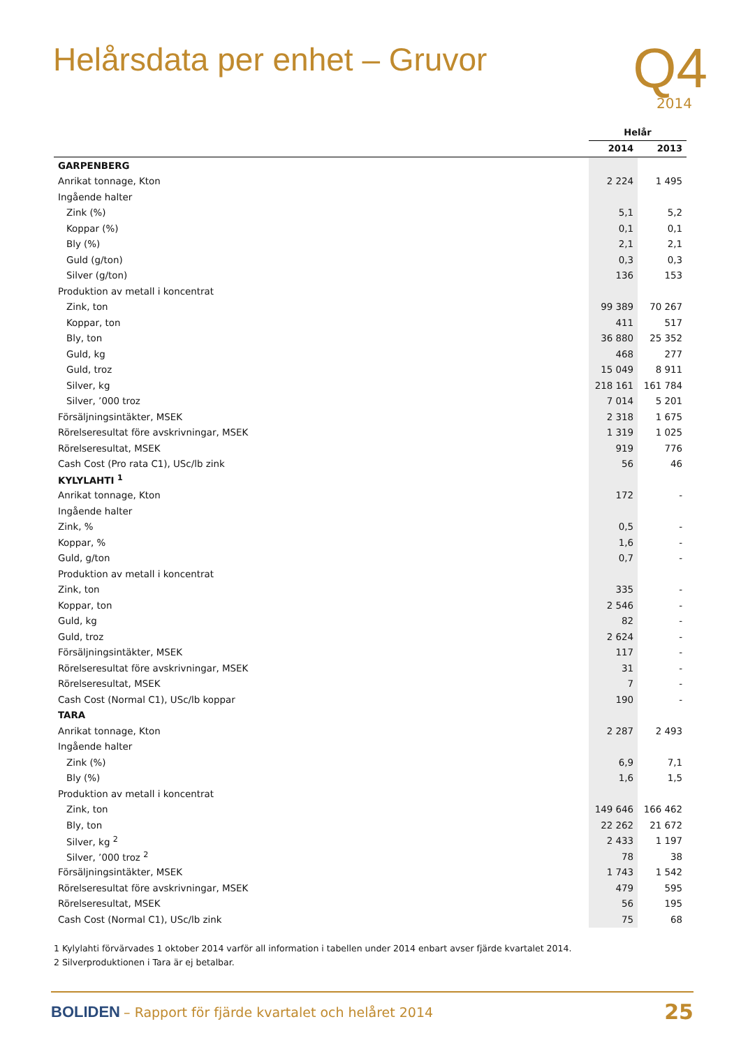Helårsdata per enhet – Gruvor
Q4
2014
| | Helår | |
| | 2014 | 2013 |
| GARPENBERG | | |
| Anrikat tonnage, Kton | 2 224 | 1 495 |
| Ingående halter | | |
| Zink (%) | 5,1 | 5,2 |
| Koppar (%) | 0,1 | 0,1 |
| Bly (%) | 2,1 | 2,1 |
| Guld (g/ton) | 0,3 | 0,3 |
| Silver (g/ton) | 136 | 153 |
| Produktion av metall i koncentrat | | |
| Zink, ton | 99 389 | 70 267 |
| Koppar, ton | 411 | 517 |
| Bly, ton | 36 880 | 25 352 |
| Guld, kg | 468 | 277 |
| Guld, troz | 15 049 | 8 911 |
| Silver, kg | 218 161 | 161 784 |
| Silver, ’000 troz | 7 014 | 5 201 |
| Försäljningsintäkter, MSEK | 2 318 | 1 675 |
| Rörelseresultat före avskrivningar, MSEK | 1 319 | 1 025 |
| Rörelseresultat, MSEK | 919 | 776 |
| Cash Cost (Pro rata C1), USc/lb zink | 56 | 46 |
| KYLYLAHTI <sup>1</sup> | | |
| Anrikat tonnage, Kton | 172 | - |
| Ingående halter | | |
| Zink, % | 0,5 | - |
| Koppar, % | 1,6 | - |
| Guld, g/ton | 0,7 | - |
| Produktion av metall i koncentrat | | |
| Zink, ton | 335 | - |
| Koppar, ton | 2 546 | - |
| Guld, kg | 82 | - |
| Guld, troz | 2 624 | - |
| Försäljningsintäkter, MSEK | 117 | - |
| Rörelseresultat före avskrivningar, MSEK | 31 | - |
| Rörelseresultat, MSEK | 7 | - |
| Cash Cost (Normal C1), USc/lb koppar | 190 | - |
| TARA | | |
| Anrikat tonnage, Kton | 2 287 | 2 493 |
| Ingående halter | | |
| Zink (%) | 6,9 | 7,1 |
| Bly (%) | 1,6 | 1,5 |
| Produktion av metall i koncentrat | | |
| Zink, ton | 149 646 | 166 462 |
| Bly, ton | 22 262 | 21 672 |
| Silver, kg <sup>2</sup> | 2 433 | 1 197 |
| Silver, ’000 troz <sup>2</sup> | 78 | 38 |
| Försäljningsintäkter, MSEK | 1 743 | 1 542 |
| Rörelseresultat före avskrivningar, MSEK | 479 | 595 |
| Rörelseresultat, MSEK | 56 | 195 |
| Cash Cost (Normal C1), USc/lb zink | 75 | 68 |
1 Kylylahti förvärvades 1 oktober 2014 varför all information i tabellen under 2014 enbart avser fjärde kvartalet 2014.
2 Silverproduktionen i Tara är ej betalbar.
BOLIDEN – Rapport för fjärde kvartalet och helåret 2014
25